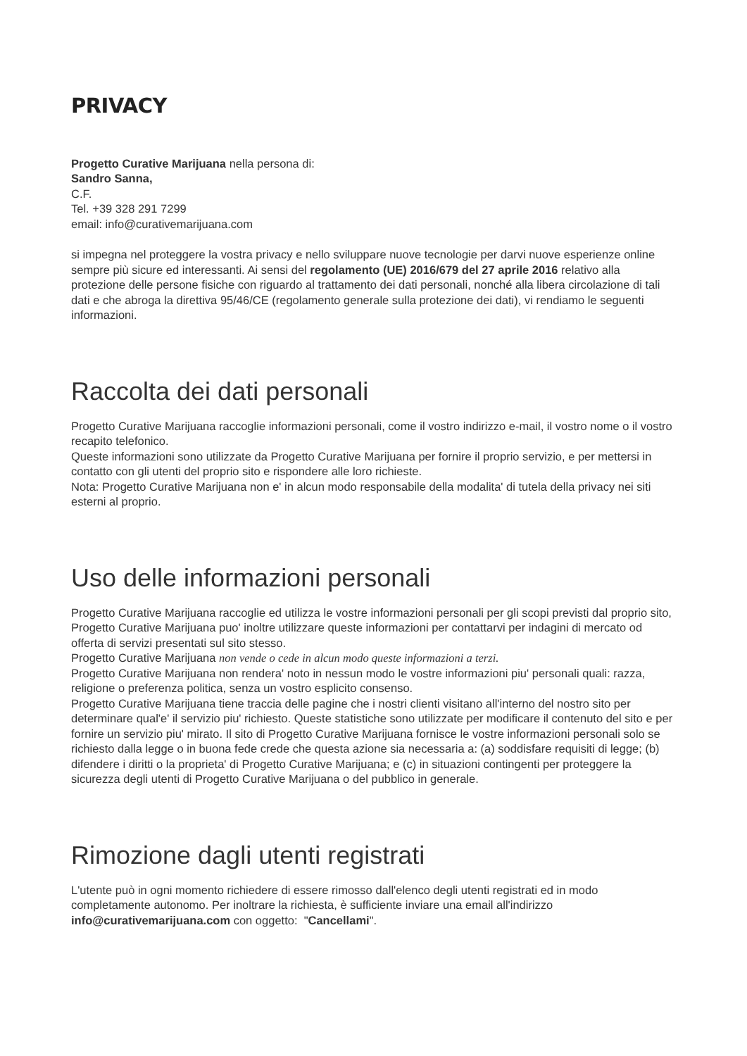PRIVACY
Progetto Curative Marijuana nella persona di:
Sandro Sanna,
C.F.
Tel. +39 328 291 7299
email: info@curativemarijuana.com
si impegna nel proteggere la vostra privacy e nello sviluppare nuove tecnologie per darvi nuove esperienze online sempre più sicure ed interessanti. Ai sensi del regolamento (UE) 2016/679 del 27 aprile 2016 relativo alla protezione delle persone fisiche con riguardo al trattamento dei dati personali, nonché alla libera circolazione di tali dati e che abroga la direttiva 95/46/CE (regolamento generale sulla protezione dei dati), vi rendiamo le seguenti informazioni.
Raccolta dei dati personali
Progetto Curative Marijuana raccoglie informazioni personali, come il vostro indirizzo e-mail, il vostro nome o il vostro recapito telefonico.
Queste informazioni sono utilizzate da Progetto Curative Marijuana per fornire il proprio servizio, e per mettersi in contatto con gli utenti del proprio sito e rispondere alle loro richieste.
Nota: Progetto Curative Marijuana non e' in alcun modo responsabile della modalita' di tutela della privacy nei siti esterni al proprio.
Uso delle informazioni personali
Progetto Curative Marijuana raccoglie ed utilizza le vostre informazioni personali per gli scopi previsti dal proprio sito, Progetto Curative Marijuana puo' inoltre utilizzare queste informazioni per contattarvi per indagini di mercato od offerta di servizi presentati sul sito stesso.
Progetto Curative Marijuana non vende o cede in alcun modo queste informazioni a terzi.
Progetto Curative Marijuana non rendera' noto in nessun modo le vostre informazioni piu' personali quali: razza, religione o preferenza politica, senza un vostro esplicito consenso.
Progetto Curative Marijuana tiene traccia delle pagine che i nostri clienti visitano all'interno del nostro sito per determinare qual'e' il servizio piu' richiesto. Queste statistiche sono utilizzate per modificare il contenuto del sito e per fornire un servizio piu' mirato. Il sito di Progetto Curative Marijuana fornisce le vostre informazioni personali solo se richiesto dalla legge o in buona fede crede che questa azione sia necessaria a: (a) soddisfare requisiti di legge; (b) difendere i diritti o la proprieta' di Progetto Curative Marijuana; e (c) in situazioni contingenti per proteggere la sicurezza degli utenti di Progetto Curative Marijuana o del pubblico in generale.
Rimozione dagli utenti registrati
L'utente può in ogni momento richiedere di essere rimosso dall'elenco degli utenti registrati ed in modo completamente autonomo. Per inoltrare la richiesta, è sufficiente inviare una email all'indirizzo info@curativemarijuana.com con oggetto: "Cancellami".